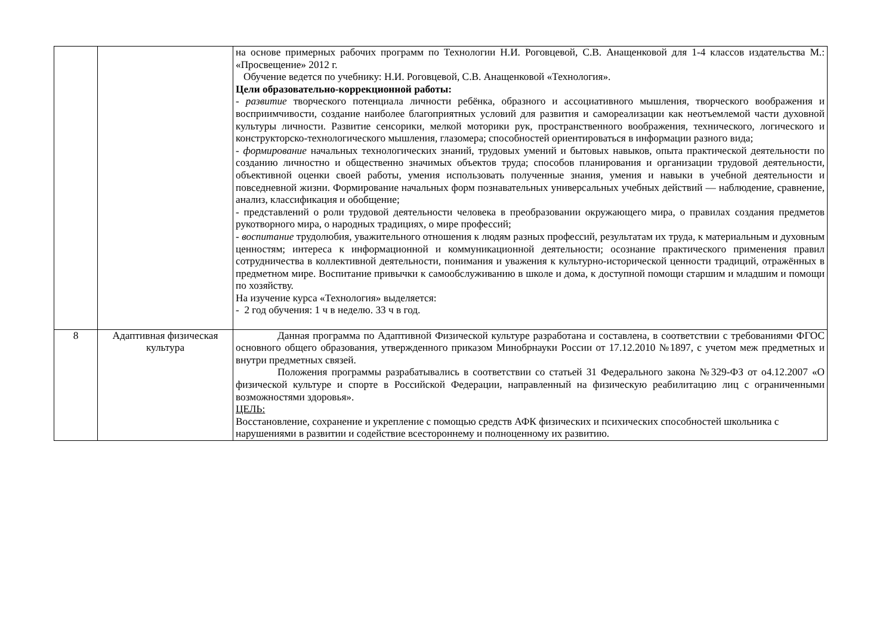| | | на основе примерных рабочих программ по Технологии Н.И. Роговцевой, С.В. Анащенковой для 1-4 классов издательства М.: «Просвещение» 2012 г. Обучение ведется по учебнику: Н.И. Роговцевой, С.В. Анащенковой «Технология». Цели образовательно-коррекционной работы: - развитие творческого потенциала личности ребёнка, образного и ассоциативного мышления, творческого воображения и восприимчивости, создание наиболее благоприятных условий для развития и самореализации как неотъемлемой части духовной культуры личности. Развитие сенсорики, мелкой моторики рук, пространственного воображения, технического, логического и конструкторско-технологического мышления, глазомера; способностей ориентироваться в информации разного вида; - формирование начальных технологических знаний, трудовых умений и бытовых навыков, опыта практической деятельности по созданию личностно и общественно значимых объектов труда; способов планирования и организации трудовой деятельности, объективной оценки своей работы, умения использовать полученные знания, умения и навыки в учебной деятельности и повседневной жизни. Формирование начальных форм познавательных универсальных учебных действий — наблюдение, сравнение, анализ, классификация и обобщение; - представлений о роли трудовой деятельности человека в преобразовании окружающего мира, о правилах создания предметов рукотворного мира, о народных традициях, о мире профессий; - воспитание трудолюбия, уважительного отношения к людям разных профессий, результатам их труда, к материальным и духовным ценностям; интереса к информационной и коммуникационной деятельности; осознание практического применения правил сотрудничества в коллективной деятельности, понимания и уважения к культурно-исторической ценности традиций, отражённых в предметном мире. Воспитание привычки к самообслуживанию в школе и дома, к доступной помощи старшим и младшим и помощи по хозяйству. На изучение курса «Технология» выделяется: - 2 год обучения: 1 ч в неделю. 33 ч в год. |
| 8 | Адаптивная физическая культура | Данная программа по Адаптивной Физической культуре разработана и составлена, в соответствии с требованиями ФГОС основного общего образования, утвержденного приказом Минобрнауки России от 17.12.2010 №1897, с учетом меж предметных и внутри предметных связей. Положения программы разрабатывались в соответствии со статьей 31 Федерального закона №329-ФЗ от о4.12.2007 «О физической культуре и спорте в Российской Федерации, направленный на физическую реабилитацию лиц с ограниченными возможностями здоровья». ЦЕЛЬ: Восстановление, сохранение и укрепление с помощью средств АФК физических и психических способностей школьника с нарушениями в развитии и содействие всестороннему и полноценному их развитию. |